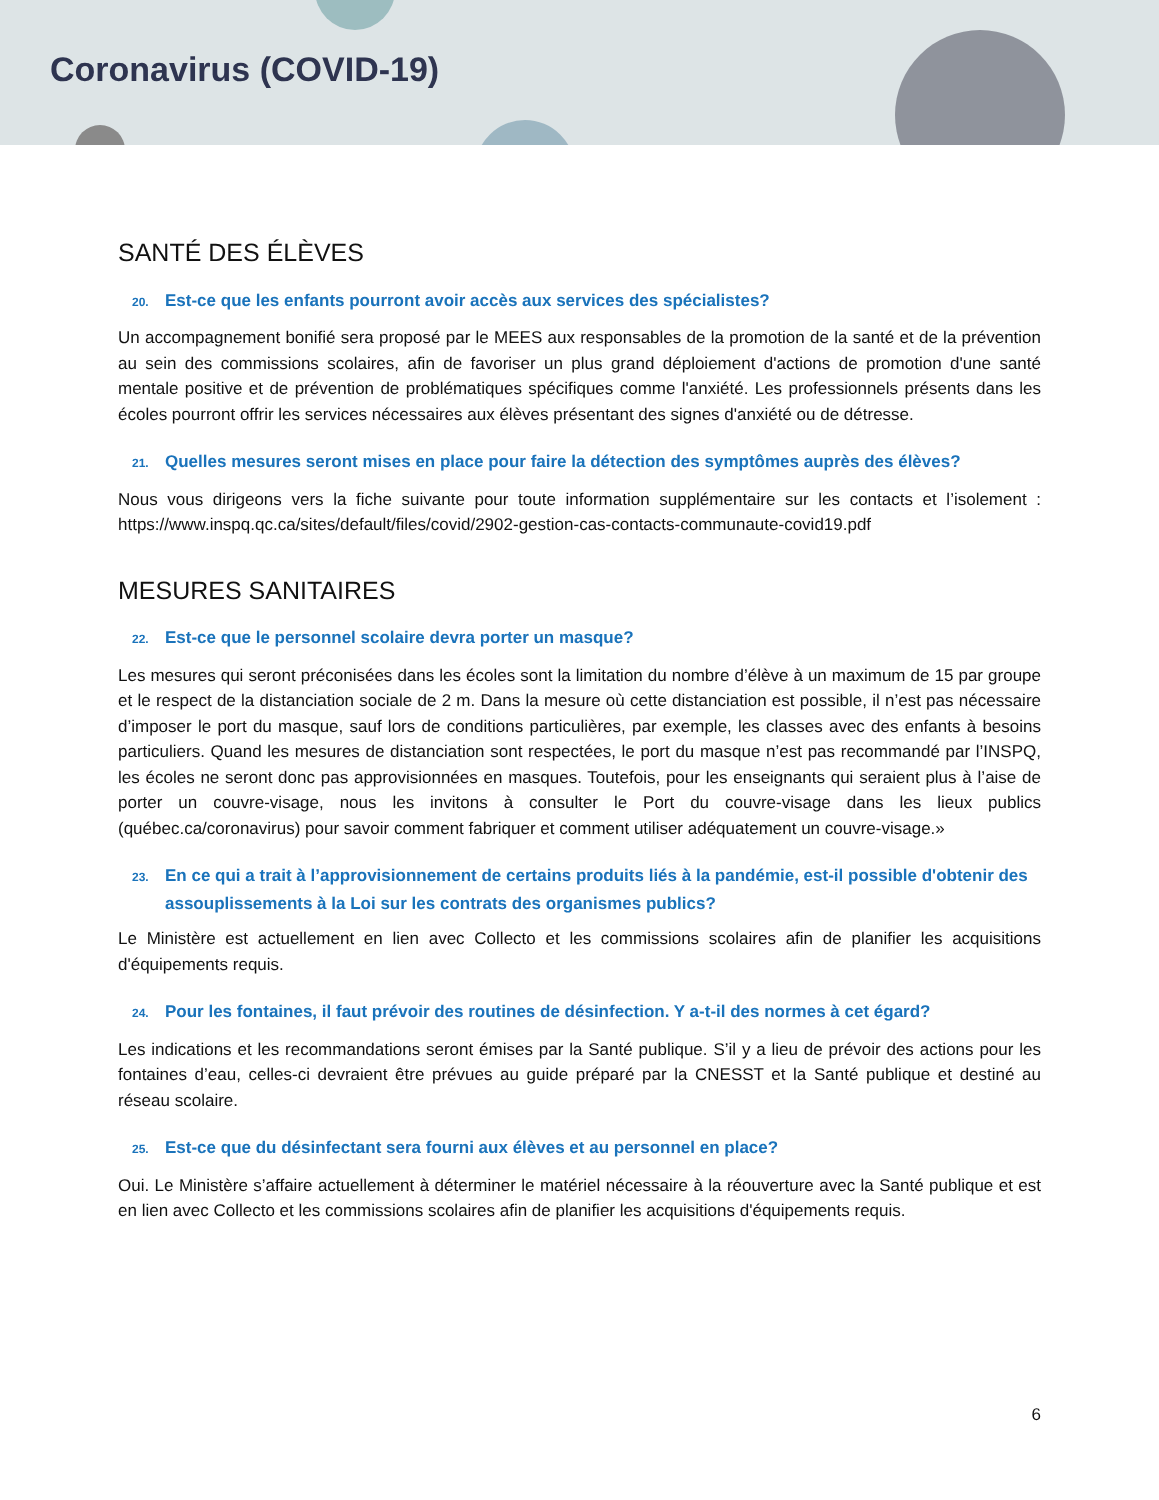Coronavirus (COVID-19)
SANTÉ DES ÉLÈVES
20. Est-ce que les enfants pourront avoir accès aux services des spécialistes?
Un accompagnement bonifié sera proposé par le MEES aux responsables de la promotion de la santé et de la prévention au sein des commissions scolaires, afin de favoriser un plus grand déploiement d'actions de promotion d'une santé mentale positive et de prévention de problématiques spécifiques comme l'anxiété. Les professionnels présents dans les écoles pourront offrir les services nécessaires aux élèves présentant des signes d'anxiété ou de détresse.
21. Quelles mesures seront mises en place pour faire la détection des symptômes auprès des élèves?
Nous vous dirigeons vers la fiche suivante pour toute information supplémentaire sur les contacts et l’isolement : https://www.inspq.qc.ca/sites/default/files/covid/2902-gestion-cas-contacts-communaute-covid19.pdf
MESURES SANITAIRES
22. Est-ce que le personnel scolaire devra porter un masque?
Les mesures qui seront préconisées dans les écoles sont la limitation du nombre d’élève à un maximum de 15 par groupe et le respect de la distanciation sociale de 2 m. Dans la mesure où cette distanciation est possible, il n’est pas nécessaire d’imposer le port du masque, sauf lors de conditions particulières, par exemple, les classes avec des enfants à besoins particuliers. Quand les mesures de distanciation sont respectées, le port du masque n’est pas recommandé par l’INSPQ, les écoles ne seront donc pas approvisionnées en masques. Toutefois, pour les enseignants qui seraient plus à l’aise de porter un couvre-visage, nous les invitons à consulter le Port du couvre-visage dans les lieux publics (québec.ca/coronavirus) pour savoir comment fabriquer et comment utiliser adéquatement un couvre-visage.»
23. En ce qui a trait à l’approvisionnement de certains produits liés à la pandémie, est-il possible d'obtenir des assouplissements à la Loi sur les contrats des organismes publics?
Le Ministère est actuellement en lien avec Collecto et les commissions scolaires afin de planifier les acquisitions d'équipements requis.
24. Pour les fontaines, il faut prévoir des routines de désinfection. Y a-t-il des normes à cet égard?
Les indications et les recommandations seront émises par la Santé publique. S’il y a lieu de prévoir des actions pour les fontaines d’eau, celles-ci devraient être prévues au guide préparé par la CNESST et la Santé publique et destiné au réseau scolaire.
25. Est-ce que du désinfectant sera fourni aux élèves et au personnel en place?
Oui. Le Ministère s’affaire actuellement à déterminer le matériel nécessaire à la réouverture avec la Santé publique et est en lien avec Collecto et les commissions scolaires afin de planifier les acquisitions d'équipements requis.
6